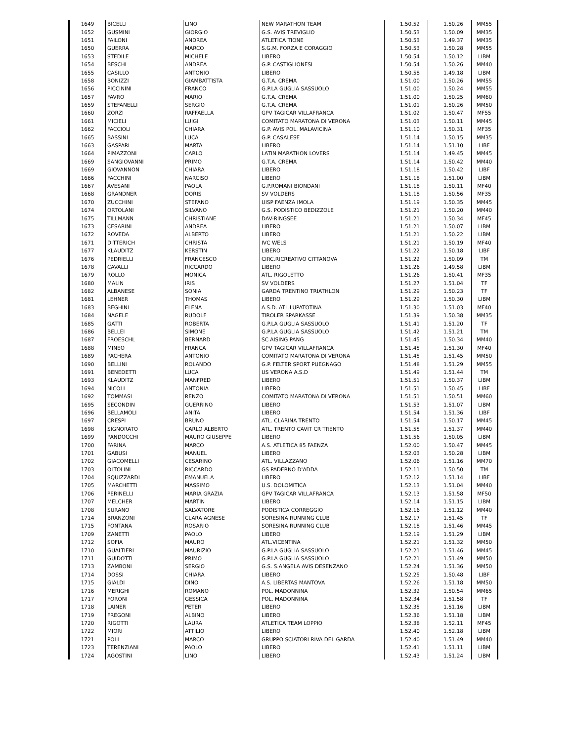| 1649 | BICELLI | LINO | NEW MARATHON TEAM | 1.50.52 | 1.50.26 | MM55 |
| 1652 | GUSMINI | GIORGIO | G.S. AVIS TREVIGLIO | 1.50.53 | 1.50.09 | MM35 |
| 1651 | FAILONI | ANDREA | ATLETICA TIONE | 1.50.53 | 1.49.37 | MM35 |
| 1650 | GUERRA | MARCO | S.G.M. FORZA E CORAGGIO | 1.50.53 | 1.50.28 | MM55 |
| 1653 | STEDILE | MICHELE | LIBERO | 1.50.54 | 1.50.12 | LIBM |
| 1654 | BESCHI | ANDREA | G.P. CASTIGLIONESI | 1.50.54 | 1.50.26 | MM40 |
| 1655 | CASILLO | ANTONIO | LIBERO | 1.50.58 | 1.49.18 | LIBM |
| 1658 | BONIZZI | GIAMBATTISTA | G.T.A. CREMA | 1.51.00 | 1.50.26 | MM55 |
| 1656 | PICCININI | FRANCO | G.P.LA GUGLIA SASSUOLO | 1.51.00 | 1.50.24 | MM55 |
| 1657 | FAVRO | MARIO | G.T.A. CREMA | 1.51.00 | 1.50.25 | MM60 |
| 1659 | STEFANELLI | SERGIO | G.T.A. CREMA | 1.51.01 | 1.50.26 | MM50 |
| 1660 | ZORZI | RAFFAELLA | GPV TAGICAR VILLAFRANCA | 1.51.02 | 1.50.47 | MF55 |
| 1661 | MICIELI | LUIGI | COMITATO MARATONA DI VERONA | 1.51.03 | 1.50.11 | MM45 |
| 1662 | FACCIOLI | CHIARA | G.P. AVIS POL. MALAVICINA | 1.51.10 | 1.50.31 | MF35 |
| 1665 | BASSINI | LUCA | G.P. CASALESE | 1.51.14 | 1.50.15 | MM35 |
| 1663 | GASPARI | MARTA | LIBERO | 1.51.14 | 1.51.10 | LIBF |
| 1664 | PIMAZZONI | CARLO | LATIN MARATHON LOVERS | 1.51.14 | 1.49.45 | MM45 |
| 1669 | SANGIOVANNI | PRIMO | G.T.A. CREMA | 1.51.14 | 1.50.42 | MM40 |
| 1669 | GIOVANNON | CHIARA | LIBERO | 1.51.18 | 1.50.42 | LIBF |
| 1666 | FACCHINI | NARCISO | LIBERO | 1.51.18 | 1.51.00 | LIBM |
| 1667 | AVESANI | PAOLA | G.P.ROMANI BIONDANI | 1.51.18 | 1.50.11 | MF40 |
| 1668 | GRANDNER | DORIS | SV VOLDERS | 1.51.18 | 1.50.56 | MF35 |
| 1670 | ZUCCHINI | STEFANO | UISP FAENZA IMOLA | 1.51.19 | 1.50.35 | MM45 |
| 1674 | ORTOLANI | SILVANO | G.S. PODISTICO BEDIZZOLE | 1.51.21 | 1.50.20 | MM40 |
| 1675 | TILLMANN | CHRISTIANE | DAV-RINGSEE | 1.51.21 | 1.50.34 | MF45 |
| 1673 | CESARINI | ANDREA | LIBERO | 1.51.21 | 1.50.07 | LIBM |
| 1672 | ROVEDA | ALBERTO | LIBERO | 1.51.21 | 1.50.22 | LIBM |
| 1671 | DITTERICH | CHRISTA | IVC WELS | 1.51.21 | 1.50.19 | MF40 |
| 1677 | KLAUDITZ | KERSTIN | LIBERO | 1.51.22 | 1.50.18 | LIBF |
| 1676 | PEDRIELLI | FRANCESCO | CIRC.RICREATIVO CITTANOVA | 1.51.22 | 1.50.09 | TM |
| 1678 | CAVALLI | RICCARDO | LIBERO | 1.51.26 | 1.49.58 | LIBM |
| 1679 | ROLLO | MONICA | ATL. RIGOLETTO | 1.51.26 | 1.50.41 | MF35 |
| 1680 | MALIN | IRIS | SV VOLDERS | 1.51.27 | 1.51.04 | TF |
| 1682 | ALBANESE | SONIA | GARDA TRENTINO TRIATHLON | 1.51.29 | 1.50.23 | TF |
| 1681 | LEHNER | THOMAS | LIBERO | 1.51.29 | 1.50.30 | LIBM |
| 1683 | BEGHINI | ELENA | A.S.D. ATL.LUPATOTINA | 1.51.30 | 1.51.03 | MF40 |
| 1684 | NAGELE | RUDOLF | TIROLER SPARKASSE | 1.51.39 | 1.50.38 | MM35 |
| 1685 | GATTI | ROBERTA | G.P.LA GUGLIA SASSUOLO | 1.51.41 | 1.51.20 | TF |
| 1686 | BELLEI | SIMONE | G.P.LA GUGLIA SASSUOLO | 1.51.42 | 1.51.21 | TM |
| 1687 | FROESCHL | BERNARD | SC AISING PANG | 1.51.45 | 1.50.34 | MM40 |
| 1688 | MINEO | FRANCA | GPV TAGICAR VILLAFRANCA | 1.51.45 | 1.51.30 | MF40 |
| 1689 | PACHERA | ANTONIO | COMITATO MARATONA DI VERONA | 1.51.45 | 1.51.45 | MM50 |
| 1690 | BELLINI | ROLANDO | G.P. FELTER SPORT PUEGNAGO | 1.51.48 | 1.51.29 | MM55 |
| 1691 | BENEDETTI | LUCA | US VERONA A.S.D | 1.51.49 | 1.51.44 | TM |
| 1693 | KLAUDITZ | MANFRED | LIBERO | 1.51.51 | 1.50.37 | LIBM |
| 1694 | NICOLI | ANTONIA | LIBERO | 1.51.51 | 1.50.45 | LIBF |
| 1692 | TOMMASI | RENZO | COMITATO MARATONA DI VERONA | 1.51.51 | 1.50.51 | MM60 |
| 1695 | SECONDIN | GUERRINO | LIBERO | 1.51.53 | 1.51.07 | LIBM |
| 1696 | BELLAMOLI | ANITA | LIBERO | 1.51.54 | 1.51.36 | LIBF |
| 1697 | CRESPI | BRUNO | ATL. CLARINA TRENTO | 1.51.54 | 1.50.17 | MM45 |
| 1698 | SIGNORATO | CARLO ALBERTO | ATL. TRENTO CAVIT CR TRENTO | 1.51.55 | 1.51.37 | MM40 |
| 1699 | PANDOCCHI | MAURO GIUSEPPE | LIBERO | 1.51.56 | 1.50.05 | LIBM |
| 1700 | FARINA | MARCO | A.S. ATLETICA 85 FAENZA | 1.52.00 | 1.50.47 | MM45 |
| 1701 | GABUSI | MANUEL | LIBERO | 1.52.03 | 1.50.28 | LIBM |
| 1702 | GIACOMELLI | CESARINO | ATL. VILLAZZANO | 1.52.06 | 1.51.16 | MM70 |
| 1703 | OLTOLINI | RICCARDO | GS PADERNO D'ADDA | 1.52.11 | 1.50.50 | TM |
| 1704 | SQUIZZARDI | EMANUELA | LIBERO | 1.52.12 | 1.51.14 | LIBF |
| 1705 | MARCHETTI | MASSIMO | U.S. DOLOMITICA | 1.52.13 | 1.51.04 | MM40 |
| 1706 | PERINELLI | MARIA GRAZIA | GPV TAGICAR VILLAFRANCA | 1.52.13 | 1.51.58 | MF50 |
| 1707 | MELCHER | MARTIN | LIBERO | 1.52.14 | 1.51.15 | LIBM |
| 1708 | SURANO | SALVATORE | PODISTICA CORREGGIO | 1.52.16 | 1.51.12 | MM40 |
| 1714 | BRANZONI | CLARA AGNESE | SORESINA RUNNING CLUB | 1.52.17 | 1.51.45 | TF |
| 1715 | FONTANA | ROSARIO | SORESINA RUNNING CLUB | 1.52.18 | 1.51.46 | MM45 |
| 1709 | ZANETTI | PAOLO | LIBERO | 1.52.19 | 1.51.29 | LIBM |
| 1712 | SOFIA | MAURO | ATL.VICENTINA | 1.52.21 | 1.51.32 | MM50 |
| 1710 | GUALTIERI | MAURIZIO | G.P.LA GUGLIA SASSUOLO | 1.52.21 | 1.51.46 | MM45 |
| 1711 | GUIDOTTI | PRIMO | G.P.LA GUGLIA SASSUOLO | 1.52.21 | 1.51.49 | MM50 |
| 1713 | ZAMBONI | SERGIO | G.S. S.ANGELA AVIS DESENZANO | 1.52.24 | 1.51.36 | MM50 |
| 1714 | DOSSI | CHIARA | LIBERO | 1.52.25 | 1.50.48 | LIBF |
| 1715 | GIALDI | DINO | A.S. LIBERTAS MANTOVA | 1.52.26 | 1.51.18 | MM50 |
| 1716 | MERIGHI | ROMANO | POL. MADONNINA | 1.52.32 | 1.50.54 | MM65 |
| 1717 | FORONI | GESSICA | POL. MADONNINA | 1.52.34 | 1.51.58 | TF |
| 1718 | LAINER | PETER | LIBERO | 1.52.35 | 1.51.16 | LIBM |
| 1719 | FREGONI | ALBINO | LIBERO | 1.52.36 | 1.51.18 | LIBM |
| 1720 | RIGOTTI | LAURA | ATLETICA TEAM LOPPIO | 1.52.38 | 1.52.11 | MF45 |
| 1722 | MIORI | ATTILIO | LIBERO | 1.52.40 | 1.52.18 | LIBM |
| 1721 | POLI | MARCO | GRUPPO SCIATORI RIVA DEL GARDA | 1.52.40 | 1.51.49 | MM40 |
| 1723 | TERENZIANI | PAOLO | LIBERO | 1.52.41 | 1.51.11 | LIBM |
| 1724 | AGOSTINI | LINO | LIBERO | 1.52.43 | 1.51.24 | LIBM |